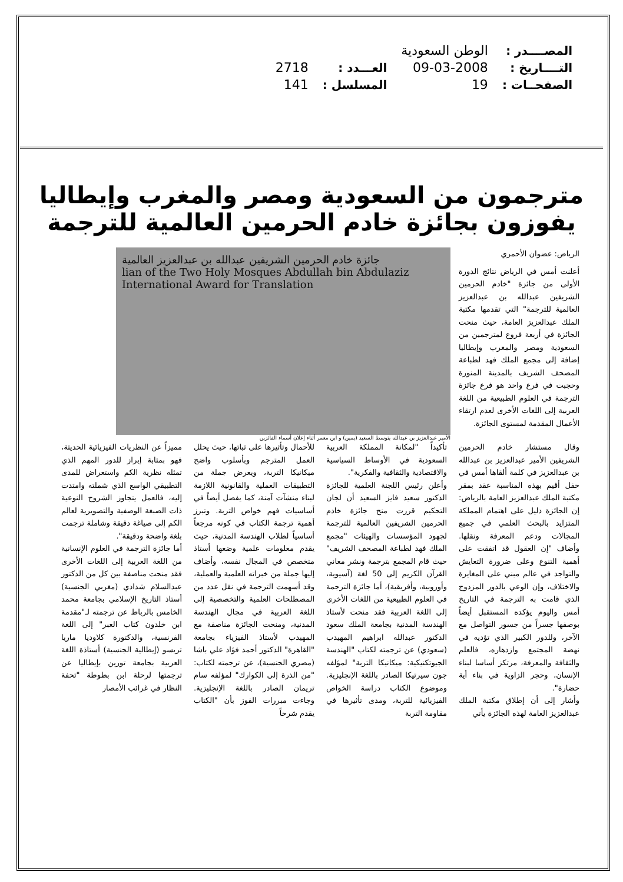| المصــــدر : | الوطن السعودية | | |
| التــــاريخ : | 09-03-2008 | العـــدد : | 2718 |
| الصفحــات : | 19 | المسلسل : | 141 |
مترجمون من السعودية ومصر والمغرب وإيطاليا يفوزون بجائزة خادم الحرمين العالمية للترجمة
الرياض: عضوان الأحمري
أعلنت أمس في الرياض نتائج الدورة الأولى من جائزة "خادم الحرمين الشريفين عبدالله بن عبدالعزيز العالمية للترجمة" التي تقدمها مكتبة الملك عبدالعزيز العامة، حيث منحت الجائزة في أربعة فروع لمترجمين من السعودية ومصر والمغرب وإيطاليا إضافة إلى مجمع الملك فهد لطباعة المصحف الشريف بالمدينة المنورة وحجبت في فرع واحد هو فرع جائزة الترجمة في العلوم الطبيعية من اللغة العربية إلى اللغات الأخرى لعدم ارتقاء الأعمال المقدمة لمستوى الجائزة.
جائزة خادم الحرمين الشريفين عبدالله بن عبدالعزيز العالمية
lian of the Two Holy Mosques Abdullah bin Abdulaziz
International Award for Translation
الأمير عبدالعزيز بن عبدالله يتوسط السعيد (يمين) و ابن معمر أثناء إعلان أسماء الفائزين
وقال مستشار خادم الحرمين الشريفين الأمير عبدالعزيز بن عبدالله بن عبدالعزيز في كلمة ألقاها أمس في حفل أقيم بهذه المناسبة عقد بمقر مكتبة الملك عبدالعزيز العامة بالرياض: إن الجائزة دليل على اهتمام المملكة المتزايد بالبحث العلمي في جميع المجالات ودعم المعرفة ونقلها. وأضاف "إن العقول قد اتفقت على أهمية التنوع وعلى ضرورة التعايش والتواجد في عالم مبني على المغايرة والاختلاف، وإن الوعي بالدور المزدوج الذي قامت به الترجمة في التاريخ أمس واليوم يؤكده المستقبل أيضاً بوصفها جسراً من جسور التواصل مع الآخر، وللدور الكبير الذي تؤديه في نهضة المجتمع وازدهاره، فالعلم والثقافة والمعرفة، مرتكز أساسا لبناء الإنسان، وحجر الزاوية في بناء أية حضارة".
وأشار إلى أن إطلاق مكتبة الملك عبدالعزيز العامة لهذه الجائزة يأتي
تأكيداً "لمكانة المملكة العربية السعودية في الأوساط السياسية والاقتصادية والثقافية والفكرية".
وأعلن رئيس اللجنة العلمية للجائزة الدكتور سعيد فايز السعيد أن لجان التحكيم قررت منح جائزة خادم الحرمين الشريفين العالمية للترجمة لجهود المؤسسات والهيئات "مجمع الملك فهد لطباعة المصحف الشريف" حيث قام المجمع بترجمة ونشر معاني القرآن الكريم إلى 50 لغة (آسيوية، وأوروبية، وأفريقية)، أما جائزة الترجمة في العلوم الطبيعية من اللغات الأخرى إلى اللغة العربية فقد منحت لأستاذ الهندسة المدنية بجامعة الملك سعود الدكتور عبدالله ابراهيم المهيدب (سعودي) عن ترجمته لكتاب "الهندسة الجيوتكنيكية: ميكانيكا التربة" لمؤلفه جون سيرتيكا الصادر باللغة الإنجليزية. وموضوع الكتاب دراسة الخواص الفيزيائية للتربة، ومدى تأثيرها في مقاومة التربة
للأحمال وتأثيرها على ثباتها، حيث يحلل العمل المترجم وبأسلوب واضح ميكانيكا التربة، ويعرض جملة من التطبيقات العملية والقانونية اللازمة لبناء منشآت آمنة، كما يفصل أيضاً في أساسيات فهم خواص التربة. وتبرز أهمية ترجمة الكتاب في كونه مرجعاً أساسياً لطلاب الهندسة المدنية، حيث يقدم معلومات علمية وضعها أستاذ متخصص في المجال نفسه، وأضاف إليها جملة من خبراته العلمية والعملية، وقد أسهمت الترجمة في نقل عدد من المصطلحات العلمية والتخصصية إلى اللغة العربية في مجال الهندسة المدنية، ومنحت الجائزة مناصفة مع المهيدب لأستاذ الفيزياء بجامعة "القاهرة" الدكتور أحمد فؤاد علي باشا (مصري الجنسية)، عن ترجمته لكتاب: "من الذرة إلى الكوارك" لمؤلفه سام تريمان الصادر باللغة الإنجليزية. وجاءت مبررات الفوز بأن "الكتاب يقدم شرحاً
مميزاً عن النظريات الفيزيائية الحديثة، فهو بمثابة إبراز للدور المهم الذي تمثله نظرية الكم واستعراض للمدى التطبيقي الواسع الذي شملته وامتدت إليه، فالعمل يتجاوز الشروح النوعية ذات الصبغة الوصفية والتصويرية لعالم الكم إلى صياغة دقيقة وشاملة ترجمت بلغة واضحة ودقيقة".
أما جائزة الترجمة في العلوم الإنسانية من اللغة العربية إلى اللغات الأخرى فقد منحت مناصفة بين كل من الدكتور عبدالسلام شدادي (مغربي الجنسية) أستاذ التاريخ الإسلامي بجامعة محمد الخامس بالرباط عن ترجمته لـ"مقدمة ابن خلدون كتاب العبر" إلى اللغة الفرنسية، والدكتورة كلاوديا ماريا تريسو (إيطالية الجنسية) أستاذة اللغة العربية بجامعة تورين بإيطاليا عن ترجمتها لرحلة ابن بطوطة "تحفة النظار في غرائب الأمصار